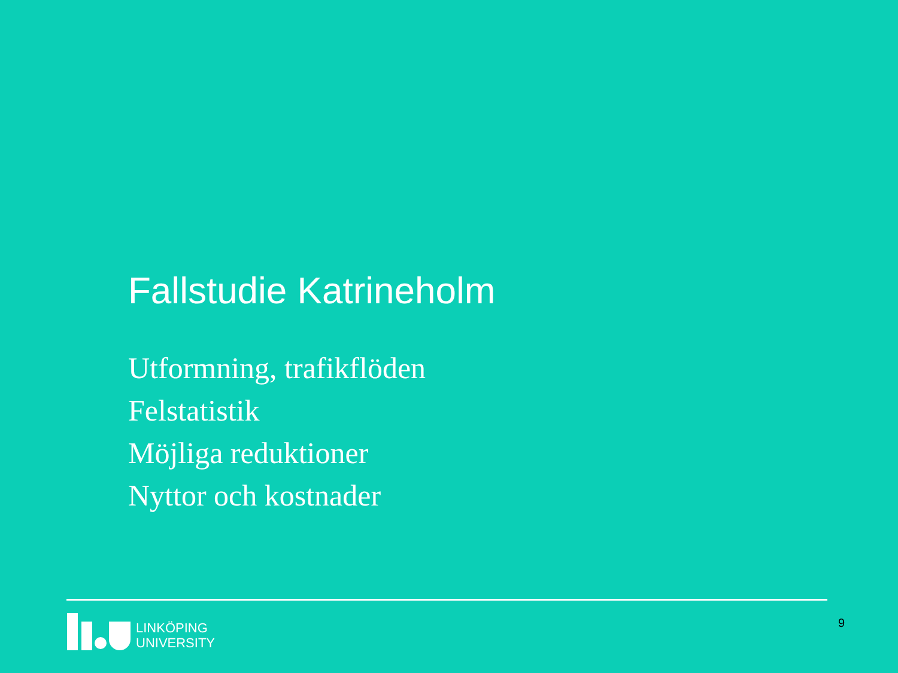Fallstudie Katrineholm
Utformning, trafikflöden
Felstatistik
Möjliga reduktioner
Nyttor och kostnader
LINKÖPING
UNIVERSITY
9